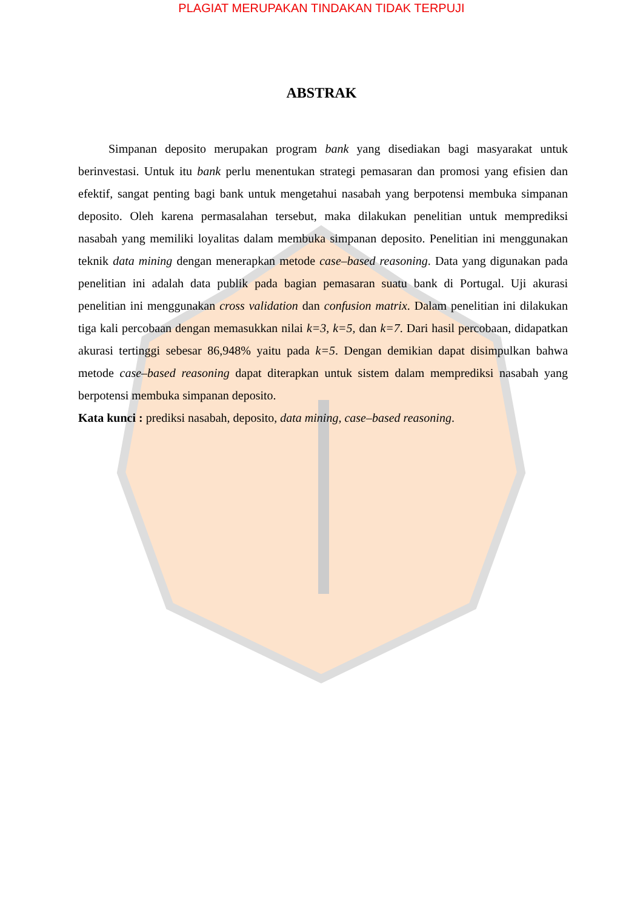PLAGIAT MERUPAKAN TINDAKAN TIDAK TERPUJI
ABSTRAK
Simpanan deposito merupakan program bank yang disediakan bagi masyarakat untuk berinvestasi. Untuk itu bank perlu menentukan strategi pemasaran dan promosi yang efisien dan efektif, sangat penting bagi bank untuk mengetahui nasabah yang berpotensi membuka simpanan deposito. Oleh karena permasalahan tersebut, maka dilakukan penelitian untuk memprediksi nasabah yang memiliki loyalitas dalam membuka simpanan deposito. Penelitian ini menggunakan teknik data mining dengan menerapkan metode case–based reasoning. Data yang digunakan pada penelitian ini adalah data publik pada bagian pemasaran suatu bank di Portugal. Uji akurasi penelitian ini menggunakan cross validation dan confusion matrix. Dalam penelitian ini dilakukan tiga kali percobaan dengan memasukkan nilai k=3, k=5, dan k=7. Dari hasil percobaan, didapatkan akurasi tertinggi sebesar 86,948% yaitu pada k=5. Dengan demikian dapat disimpulkan bahwa metode case–based reasoning dapat diterapkan untuk sistem dalam memprediksi nasabah yang berpotensi membuka simpanan deposito.
Kata kunci : prediksi nasabah, deposito, data mining, case–based reasoning.